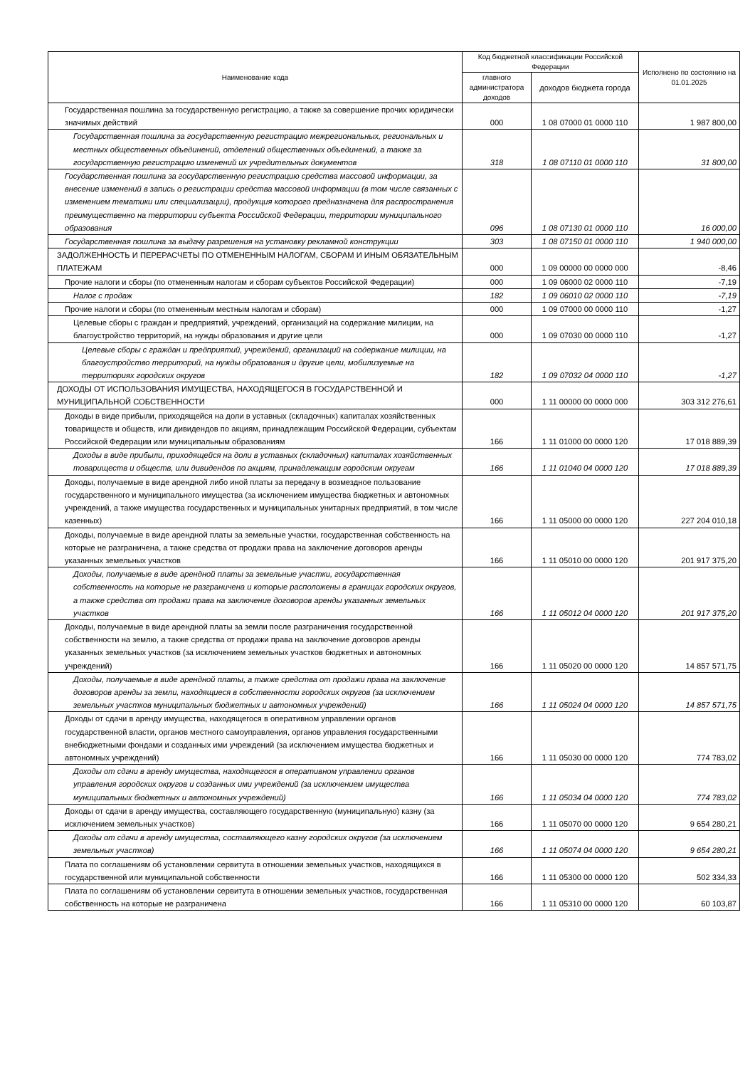| Наименование кода | Код бюджетной классификации Российской Федерации | | Исполнено по состоянию на 01.01.2025 |
| --- | --- | --- | --- |
| | главного администратора доходов | доходов бюджета города | |
| Государственная пошлина за государственную регистрацию, а также за совершение прочих юридически значимых действий | 000 | 1 08 07000 01 0000 110 | 1 987 800,00 |
| Государственная пошлина за государственную регистрацию межрегиональных, региональных и местных общественных объединений, отделений общественных объединений, а также за государственную регистрацию изменений их учредительных документов | 318 | 1 08 07110 01 0000 110 | 31 800,00 |
| Государственная пошлина за государственную регистрацию средства массовой информации, за внесение изменений в запись о регистрации средства массовой информации (в том числе связанных с изменением тематики или специализации), продукция которого предназначена для распространения преимущественно на территории субъекта Российской Федерации, территории муниципального образования | 096 | 1 08 07130 01 0000 110 | 16 000,00 |
| Государственная пошлина за выдачу разрешения на установку рекламной конструкции | 303 | 1 08 07150 01 0000 110 | 1 940 000,00 |
| ЗАДОЛЖЕННОСТЬ И ПЕРЕРАСЧЕТЫ ПО ОТМЕНЕННЫМ НАЛОГАМ, СБОРАМ И ИНЫМ ОБЯЗАТЕЛЬНЫМ ПЛАТЕЖАМ | 000 | 1 09 00000 00 0000 000 | -8,46 |
| Прочие налоги и сборы (по отмененным налогам и сборам субъектов Российской Федерации) | 000 | 1 09 06000 02 0000 110 | -7,19 |
| Налог с продаж | 182 | 1 09 06010 02 0000 110 | -7,19 |
| Прочие налоги и сборы (по отмененным местным налогам и сборам) | 000 | 1 09 07000 00 0000 110 | -1,27 |
| Целевые сборы с граждан и предприятий, учреждений, организаций на содержание милиции, на благоустройство территорий, на нужды образования и другие цели | 000 | 1 09 07030 00 0000 110 | -1,27 |
| Целевые сборы с граждан и предприятий, учреждений, организаций на содержание милиции, на благоустройство территорий, на нужды образования и другие цели, мобилизуемые на территориях городских округов | 182 | 1 09 07032 04 0000 110 | -1,27 |
| ДОХОДЫ ОТ ИСПОЛЬЗОВАНИЯ ИМУЩЕСТВА, НАХОДЯЩЕГОСЯ В ГОСУДАРСТВЕННОЙ И МУНИЦИПАЛЬНОЙ СОБСТВЕННОСТИ | 000 | 1 11 00000 00 0000 000 | 303 312 276,61 |
| Доходы в виде прибыли, приходящейся на доли в уставных (складочных) капиталах хозяйственных товариществ и обществ, или дивидендов по акциям, принадлежащим Российской Федерации, субъектам Российской Федерации или муниципальным образованиям | 166 | 1 11 01000 00 0000 120 | 17 018 889,39 |
| Доходы в виде прибыли, приходящейся на доли в уставных (складочных) капиталах хозяйственных товариществ и обществ, или дивидендов по акциям, принадлежащим городским округам | 166 | 1 11 01040 04 0000 120 | 17 018 889,39 |
| Доходы, получаемые в виде арендной либо иной платы за передачу в возмездное пользование государственного и муниципального имущества (за исключением имущества бюджетных и автономных учреждений, а также имущества государственных и муниципальных унитарных предприятий, в том числе казенных) | 166 | 1 11 05000 00 0000 120 | 227 204 010,18 |
| Доходы, получаемые в виде арендной платы за земельные участки, государственная собственность на которые не разграничена, а также средства от продажи права на заключение договоров аренды указанных земельных участков | 166 | 1 11 05010 00 0000 120 | 201 917 375,20 |
| Доходы, получаемые в виде арендной платы за земельные участки, государственная собственность на которые не разграничена и которые расположены в границах городских округов, а также средства от продажи права на заключение договоров аренды указанных земельных участков | 166 | 1 11 05012 04 0000 120 | 201 917 375,20 |
| Доходы, получаемые в виде арендной платы за земли после разграничения государственной собственности на землю, а также средства от продажи права на заключение договоров аренды указанных земельных участков (за исключением земельных участков бюджетных и автономных учреждений) | 166 | 1 11 05020 00 0000 120 | 14 857 571,75 |
| Доходы, получаемые в виде арендной платы, а также средства от продажи права на заключение договоров аренды за земли, находящиеся в собственности городских округов (за исключением земельных участков муниципальных бюджетных и автономных учреждений) | 166 | 1 11 05024 04 0000 120 | 14 857 571,75 |
| Доходы от сдачи в аренду имущества, находящегося в оперативном управлении органов государственной власти, органов местного самоуправления, органов управления государственными внебюджетными фондами и созданных ими учреждений (за исключением имущества бюджетных и автономных учреждений) | 166 | 1 11 05030 00 0000 120 | 774 783,02 |
| Доходы от сдачи в аренду имущества, находящегося в оперативном управлении органов управления городских округов и созданных ими учреждений (за исключением имущества муниципальных бюджетных и автономных учреждений) | 166 | 1 11 05034 04 0000 120 | 774 783,02 |
| Доходы от сдачи в аренду имущества, составляющего государственную (муниципальную) казну (за исключением земельных участков) | 166 | 1 11 05070 00 0000 120 | 9 654 280,21 |
| Доходы от сдачи в аренду имущества, составляющего казну городских округов (за исключением земельных участков) | 166 | 1 11 05074 04 0000 120 | 9 654 280,21 |
| Плата по соглашениям об установлении сервитута в отношении земельных участков, находящихся в государственной или муниципальной собственности | 166 | 1 11 05300 00 0000 120 | 502 334,33 |
| Плата по соглашениям об установлении сервитута в отношении земельных участков, государственная собственность на которые не разграничена | 166 | 1 11 05310 00 0000 120 | 60 103,87 |